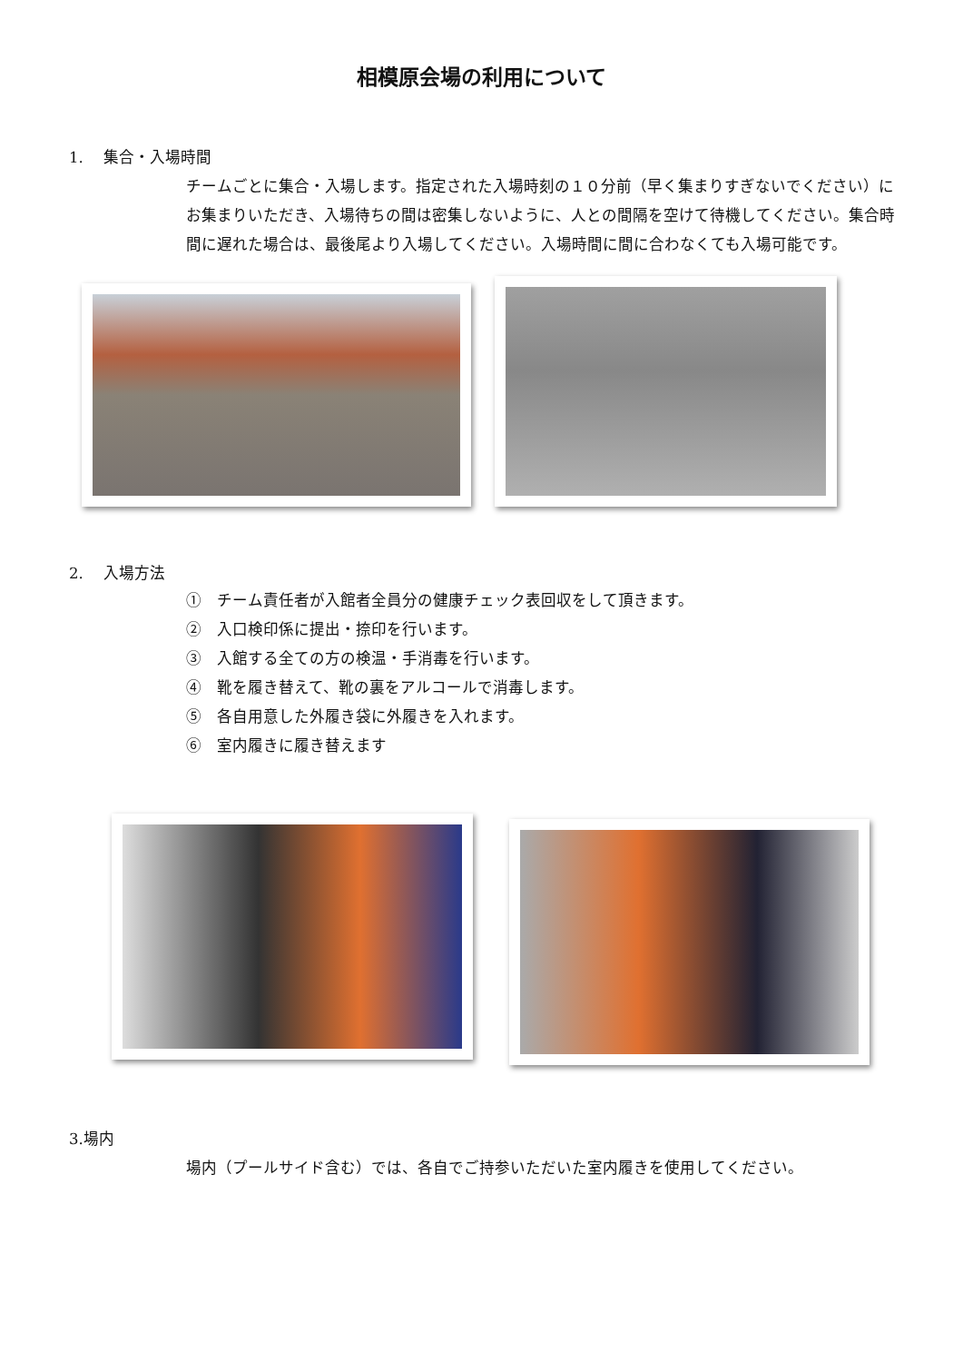相模原会場の利用について
1.　 集合・入場時間
チームごとに集合・入場します。指定された入場時刻の１０分前（早く集まりすぎないでください）にお集まりいただき、入場待ちの間は密集しないように、人との間隔を空けて待機してください。集合時間に遅れた場合は、最後尾より入場してください。入場時間に間に合わなくても入場可能です。
2.　 入場方法
①　チーム責任者が入館者全員分の健康チェック表回収をして頂きます。
②　入口検印係に提出・捺印を行います。
③　入館する全ての方の検温・手消毒を行います。
④　靴を履き替えて、靴の裏をアルコールで消毒します。
⑤　各自用意した外履き袋に外履きを入れます。
⑥　室内履きに履き替えます
3.場内
場内（プールサイド含む）では、各自でご持参いただいた室内履きを使用してください。